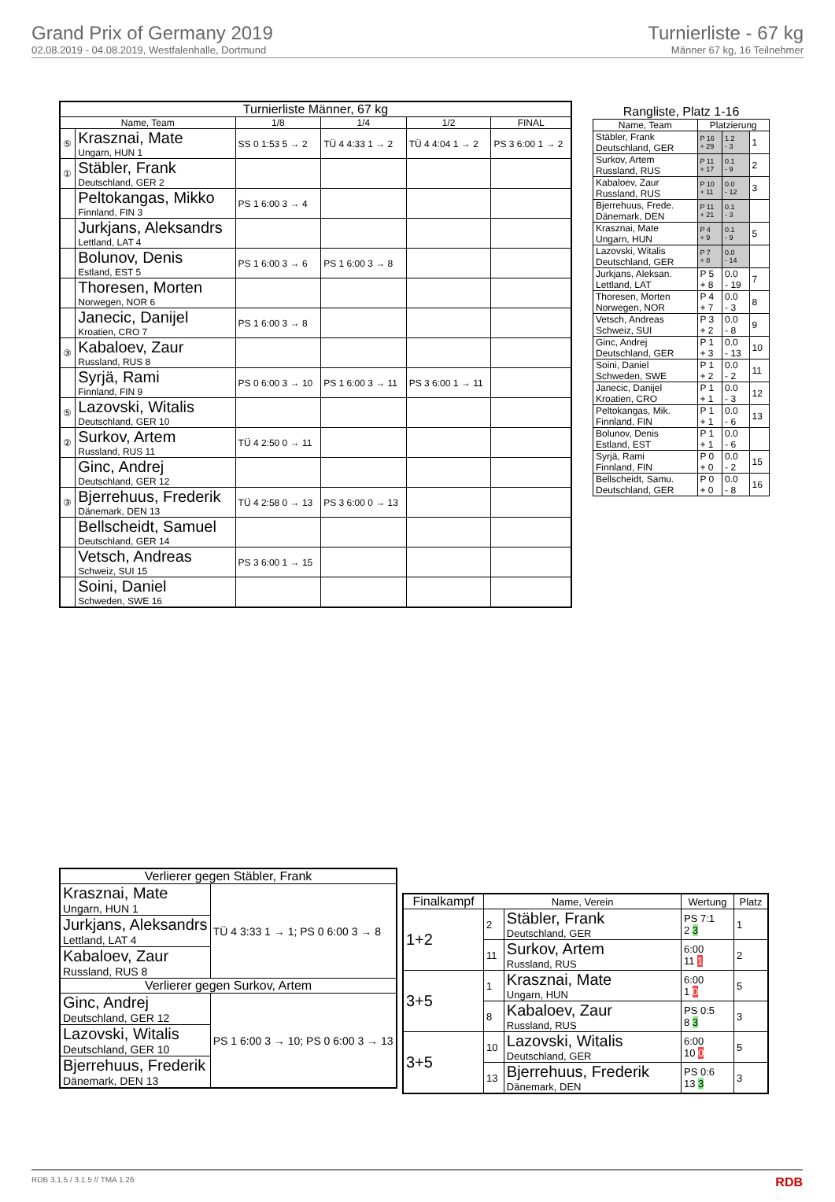Grand Prix of Germany 2019
02.08.2019 - 04.08.2019, Westfalenhalle, Dortmund
Turnierliste - 67 kg
Männer 67 kg, 16 Teilnehmer
| Turnierliste Männer, 67 kg | | | | | |
| --- | --- | --- | --- | --- | --- |
| Name, Team | | 1/8 | 1/4 | 1/2 | FINAL |
| ⑤ | Krasznai, Mate Ungarn, HUN 1 | SS 0 1:53 5 → 2 | TÜ 4 4:33 1 → 2 | TÜ 4 4:04 1 → 2 | PS 3 6:00 1 → 2 |
| ① | Stäbler, Frank Deutschland, GER 2 | | | | |
| | Peltokangas, Mikko Finnland, FIN 3 | PS 1 6:00 3 → 4 | | | |
| | Jurkjans, Aleksandrs Lettland, LAT 4 | | | | |
| | Bolunov, Denis Estland, EST 5 | PS 1 6:00 3 → 6 | PS 1 6:00 3 → 8 | | |
| | Thoresen, Morten Norwegen, NOR 6 | | | | |
| | Janecic, Danijel Kroatien, CRO 7 | PS 1 6:00 3 → 8 | | | |
| ③ | Kabaloev, Zaur Russland, RUS 8 | | | | |
| | Syrjä, Rami Finnland, FIN 9 | PS 0 6:00 3 → 10 | PS 1 6:00 3 → 11 | PS 3 6:00 1 → 11 | |
| ⑤ | Lazovski, Witalis Deutschland, GER 10 | | | | |
| ② | Surkov, Artem Russland, RUS 11 | TÜ 4 2:50 0 → 11 | | | |
| | Ginc, Andrej Deutschland, GER 12 | | | | |
| ③ | Bjerrehuus, Frederik Dänemark, DEN 13 | TÜ 4 2:58 0 → 13 | PS 3 6:00 0 → 13 | | |
| | Bellscheidt, Samuel Deutschland, GER 14 | | | | |
| | Vetsch, Andreas Schweiz, SUI 15 | PS 3 6:00 1 → 15 | | | |
| | Soini, Daniel Schweden, SWE 16 | | | | |
| Rangliste, Platz 1-16 | | | |
| --- | --- | --- | --- |
| Name, Team | Platzierung | | |
| Stäbler, Frank Deutschland, GER | P 16 + 29 | 1.2 - 3 | 1 |
| Surkov, Artem Russland, RUS | P 11 + 17 | 0.1 - 9 | 2 |
| Kabaloev, Zaur Russland, RUS | P 10 + 11 | 0.0 - 12 | 3 |
| Bjerrehuus, Frede. Dänemark, DEN | P 11 + 21 | 0.1 - 3 | |
| Krasznai, Mate Ungarn, HUN | P 4 + 9 | 0.1 - 9 | 5 |
| Lazovski, Witalis Deutschland, GER | P 7 + 8 | 0.0 - 14 | |
| Jurkjans, Aleksan. Lettland, LAT | P 5 + 8 | 0.0 - 19 | 7 |
| Thoresen, Morten Norwegen, NOR | P 4 + 7 | 0.0 - 3 | 8 |
| Vetsch, Andreas Schweiz, SUI | P 3 + 2 | 0.0 - 8 | 9 |
| Ginc, Andrej Deutschland, GER | P 1 + 3 | 0.0 - 13 | 10 |
| Soini, Daniel Schweden, SWE | P 1 + 2 | 0.0 - 2 | 11 |
| Janecic, Danijel Kroatien, CRO | P 1 + 1 | 0.0 - 3 | 12 |
| Peltokangas, Mik. Finnland, FIN | P 1 + 1 | 0.0 - 6 | 13 |
| Bolunov, Denis Estland, EST | P 1 + 1 | 0.0 - 6 | |
| Syrjä, Rami Finnland, FIN | P 0 + 0 | 0.0 - 2 | 15 |
| Bellscheidt, Samu. Deutschland, GER | P 0 + 0 | 0.0 - 8 | 16 |
| Verlierer gegen Stäbler, Frank | |
| --- | --- |
| Krasznai, Mate Ungarn, HUN 1 | TÜ 4 3:33 1 → 1; PS 0 6:00 3 → 8 |
| Jurkjans, Aleksandrs Lettland, LAT 4 | |
| Kabaloev, Zaur Russland, RUS 8 | |
| Verlierer gegen Surkov, Artem | |
| Ginc, Andrej Deutschland, GER 12 | PS 1 6:00 3 → 10; PS 0 6:00 3 → 13 |
| Lazovski, Witalis Deutschland, GER 10 | |
| Bjerrehuus, Frederik Dänemark, DEN 13 | |
| Finalkampf | Name, Verein | | Wertung | Platz |
| --- | --- | --- | --- | --- |
| 1+2 | 2 | Stäbler, Frank Deutschland, GER | PS 7:1 2 3 | 1 |
| | 11 | Surkov, Artem Russland, RUS | 6:00 11 1 | 2 |
| 3+5 | 1 | Krasznai, Mate Ungarn, HUN | 6:00 1 0 | 5 |
| | 8 | Kabaloev, Zaur Russland, RUS | PS 0:5 8 3 | 3 |
| 3+5 | 10 | Lazovski, Witalis Deutschland, GER | 6:00 10 0 | 5 |
| | 13 | Bjerrehuus, Frederik Dänemark, DEN | PS 0:6 13 3 | 3 |
RDB 3.1.5 / 3.1.5 // TMA 1.26 RDB